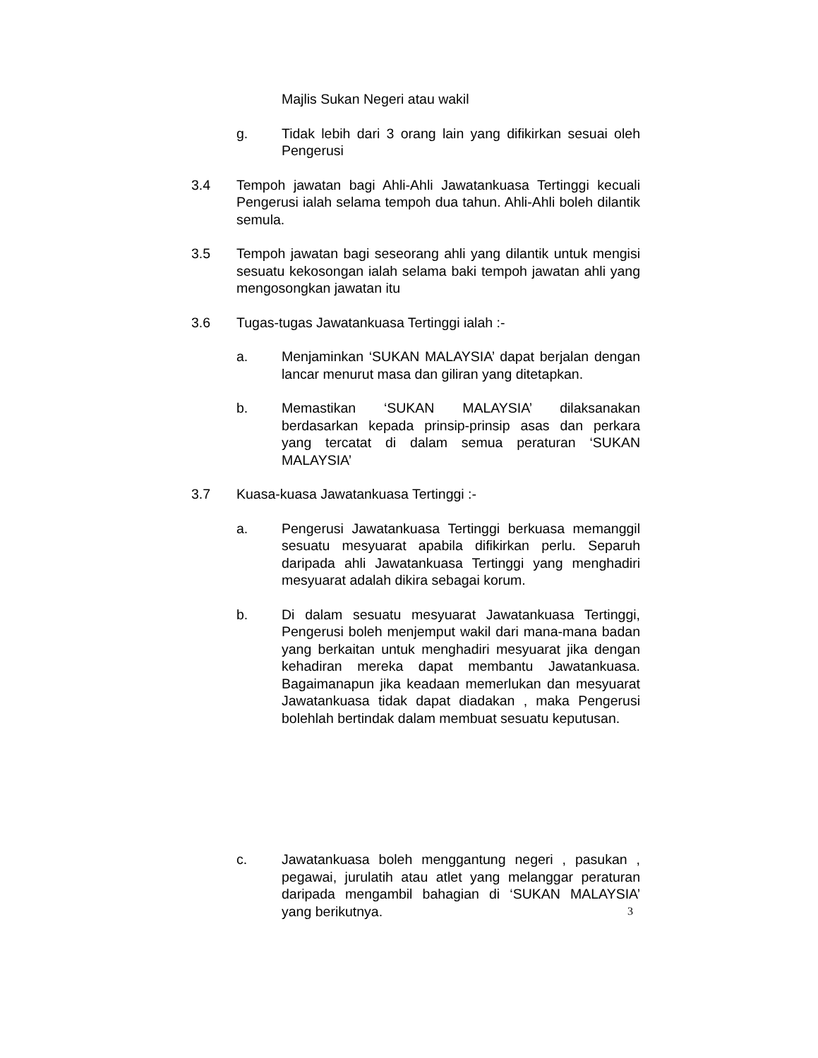Majlis Sukan Negeri atau wakil
g. Tidak lebih dari 3 orang lain yang difikirkan sesuai oleh Pengerusi
3.4 Tempoh jawatan bagi Ahli-Ahli Jawatankuasa Tertinggi kecuali Pengerusi ialah selama tempoh dua tahun. Ahli-Ahli boleh dilantik semula.
3.5 Tempoh jawatan bagi seseorang ahli yang dilantik untuk mengisi sesuatu kekosongan ialah selama baki tempoh jawatan ahli yang mengosongkan jawatan itu
3.6 Tugas-tugas Jawatankuasa Tertinggi ialah :-
a. Menjaminkan ‘SUKAN MALAYSIA’ dapat berjalan dengan lancar menurut masa dan giliran yang ditetapkan.
b. Memastikan ‘SUKAN MALAYSIA’ dilaksanakan berdasarkan kepada prinsip-prinsip asas dan perkara yang tercatat di dalam semua peraturan ‘SUKAN MALAYSIA’
3.7 Kuasa-kuasa Jawatankuasa Tertinggi :-
a. Pengerusi Jawatankuasa Tertinggi berkuasa memanggil sesuatu mesyuarat apabila difikirkan perlu. Separuh daripada ahli Jawatankuasa Tertinggi yang menghadiri mesyuarat adalah dikira sebagai korum.
b. Di dalam sesuatu mesyuarat Jawatankuasa Tertinggi, Pengerusi boleh menjemput wakil dari mana-mana badan yang berkaitan untuk menghadiri mesyuarat jika dengan kehadiran mereka dapat membantu Jawatankuasa. Bagaimanapun jika keadaan memerlukan dan mesyuarat Jawatankuasa tidak dapat diadakan , maka Pengerusi bolehlah bertindak dalam membuat sesuatu keputusan.
c. Jawatankuasa boleh menggantung negeri , pasukan , pegawai, jurulatih atau atlet yang melanggar peraturan daripada mengambil bahagian di ‘SUKAN MALAYSIA’ yang berikutnya. 3